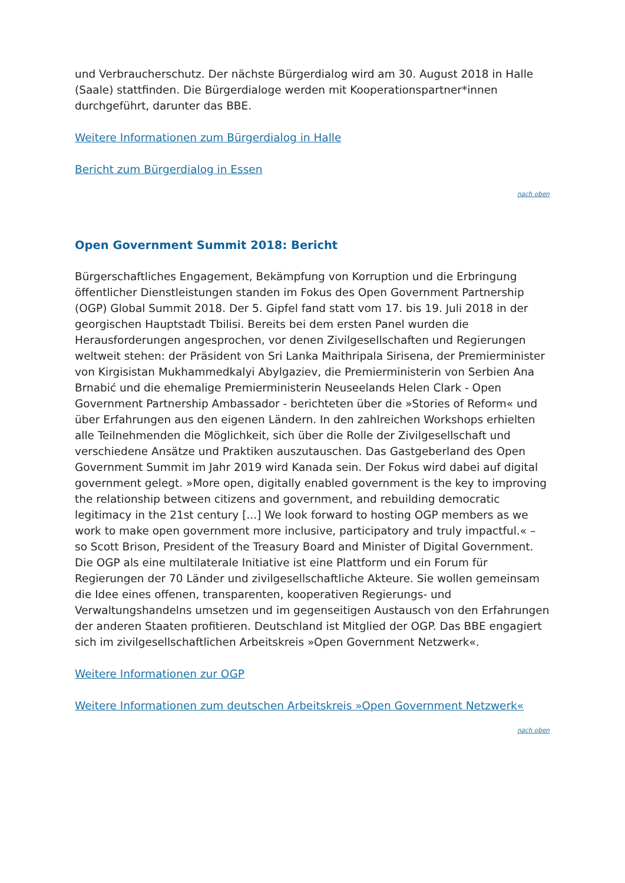und Verbraucherschutz. Der nächste Bürgerdialog wird am 30. August 2018 in Halle (Saale) stattfinden. Die Bürgerdialoge werden mit Kooperationspartner*innen durchgeführt, darunter das BBE.
Weitere Informationen zum Bürgerdialog in Halle
Bericht zum Bürgerdialog in Essen
nach oben
Open Government Summit 2018: Bericht
Bürgerschaftliches Engagement, Bekämpfung von Korruption und die Erbringung öffentlicher Dienstleistungen standen im Fokus des Open Government Partnership (OGP) Global Summit 2018. Der 5. Gipfel fand statt vom 17. bis 19. Juli 2018 in der georgischen Hauptstadt Tbilisi. Bereits bei dem ersten Panel wurden die Herausforderungen angesprochen, vor denen Zivilgesellschaften und Regierungen weltweit stehen: der Präsident von Sri Lanka Maithripala Sirisena, der Premierminister von Kirgisistan Mukhammedkalyi Abylgaziev, die Premierministerin von Serbien Ana Brnabić und die ehemalige Premierministerin Neuseelands Helen Clark - Open Government Partnership Ambassador - berichteten über die »Stories of Reform« und über Erfahrungen aus den eigenen Ländern. In den zahlreichen Workshops erhielten alle Teilnehmenden die Möglichkeit, sich über die Rolle der Zivilgesellschaft und verschiedene Ansätze und Praktiken auszutauschen. Das Gastgeberland des Open Government Summit im Jahr 2019 wird Kanada sein. Der Fokus wird dabei auf digital government gelegt. »More open, digitally enabled government is the key to improving the relationship between citizens and government, and rebuilding democratic legitimacy in the 21st century [...] We look forward to hosting OGP members as we work to make open government more inclusive, participatory and truly impactful.« – so Scott Brison, President of the Treasury Board and Minister of Digital Government. Die OGP als eine multilaterale Initiative ist eine Plattform und ein Forum für Regierungen der 70 Länder und zivilgesellschaftliche Akteure. Sie wollen gemeinsam die Idee eines offenen, transparenten, kooperativen Regierungs- und Verwaltungshandelns umsetzen und im gegenseitigen Austausch von den Erfahrungen der anderen Staaten profitieren. Deutschland ist Mitglied der OGP. Das BBE engagiert sich im zivilgesellschaftlichen Arbeitskreis »Open Government Netzwerk«.
Weitere Informationen zur OGP
Weitere Informationen zum deutschen Arbeitskreis »Open Government Netzwerk«
nach oben